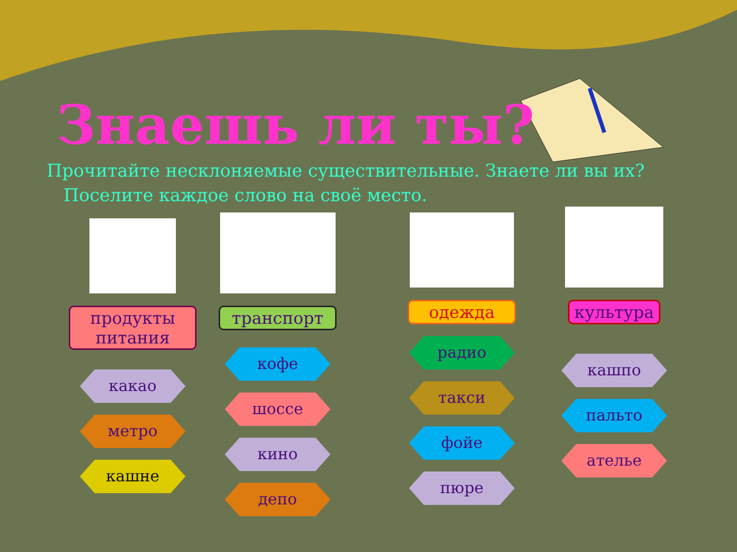Знаешь ли ты?
Прочитайте несклоняемые существительные. Знаете ли вы их?
Поселите каждое слово на своё место.
продукты питания
какао
метро
кашне
транспорт
кофе
шоссе
кино
депо
одежда
радио
такси
фойе
пюре
культура
кашпо
пальто
ателье